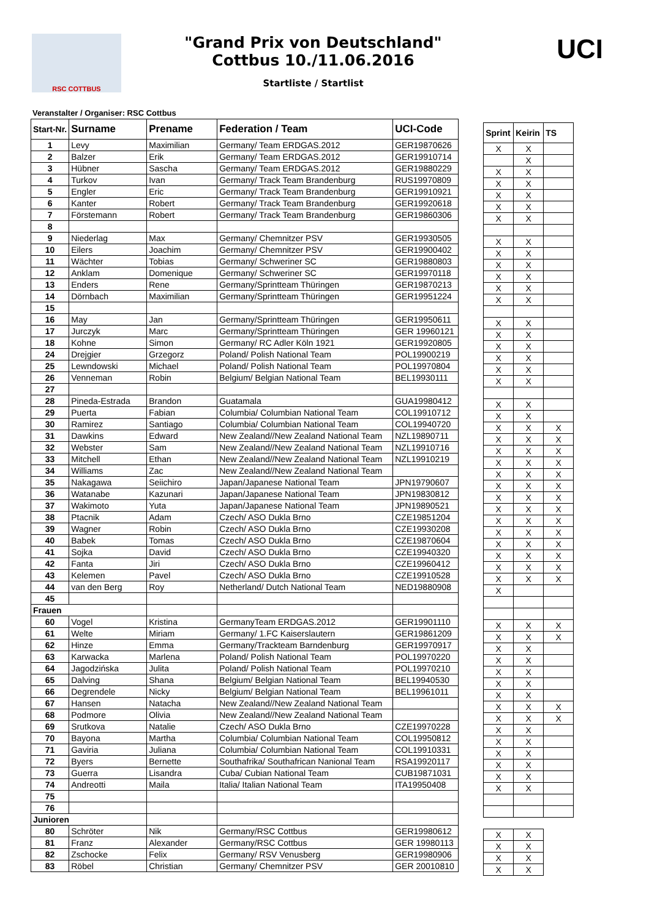RSC COTTBUS
"Grand Prix von Deutschland"
Cottbus 10./11.06.2016
Startliste / Startlist
UCI
Veranstalter / Organiser: RSC Cottbus
| Start-Nr. | Surname | Prename | Federation / Team | UCI-Code |
| --- | --- | --- | --- | --- |
| 1 | Levy | Maximilian | Germany/ Team ERDGAS.2012 | GER19870626 |
| 2 | Balzer | Erik | Germany/ Team ERDGAS.2012 | GER19910714 |
| 3 | Hübner | Sascha | Germany/ Team ERDGAS.2012 | GER19880229 |
| 4 | Turkov | Ivan | Germany/ Track Team Brandenburg | RUS19970809 |
| 5 | Engler | Eric | Germany/ Track Team Brandenburg | GER19910921 |
| 6 | Kanter | Robert | Germany/ Track Team Brandenburg | GER19920618 |
| 7 | Förstemann | Robert | Germany/ Track Team Brandenburg | GER19860306 |
| 8 | | | | |
| 9 | Niederlag | Max | Germany/ Chemnitzer PSV | GER19930505 |
| 10 | Eilers | Joachim | Germany/ Chemnitzer PSV | GER19900402 |
| 11 | Wächter | Tobias | Germany/ Schweriner SC | GER19880803 |
| 12 | Anklam | Domenique | Germany/ Schweriner SC | GER19970118 |
| 13 | Enders | Rene | Germany/Sprintteam Thüringen | GER19870213 |
| 14 | Dörnbach | Maximilian | Germany/Sprintteam Thüringen | GER19951224 |
| 15 | | | | |
| 16 | May | Jan | Germany/Sprintteam Thüringen | GER19950611 |
| 17 | Jurczyk | Marc | Germany/Sprintteam Thüringen | GER 19960121 |
| 18 | Kohne | Simon | Germany/ RC Adler Köln 1921 | GER19920805 |
| 24 | Drejgier | Grzegorz | Poland/ Polish National Team | POL19900219 |
| 25 | Lewndowski | Michael | Poland/ Polish National Team | POL19970804 |
| 26 | Venneman | Robin | Belgium/ Belgian National Team | BEL19930111 |
| 27 | | | | |
| 28 | Pineda-Estrada | Brandon | Guatamala | GUA19980412 |
| 29 | Puerta | Fabian | Columbia/ Columbian National Team | COL19910712 |
| 30 | Ramirez | Santiago | Columbia/ Columbian National Team | COL19940720 |
| 31 | Dawkins | Edward | New Zealand//New Zealand National Team | NZL19890711 |
| 32 | Webster | Sam | New Zealand//New Zealand National Team | NZL19910716 |
| 33 | Mitchell | Ethan | New Zealand//New Zealand National Team | NZL19910219 |
| 34 | Williams | Zac | New Zealand//New Zealand National Team | |
| 35 | Nakagawa | Seiichiro | Japan/Japanese National Team | JPN19790607 |
| 36 | Watanabe | Kazunari | Japan/Japanese National Team | JPN19830812 |
| 37 | Wakimoto | Yuta | Japan/Japanese National Team | JPN19890521 |
| 38 | Ptacnik | Adam | Czech/ ASO Dukla Brno | CZE19851204 |
| 39 | Wagner | Robin | Czech/ ASO Dukla Brno | CZE19930208 |
| 40 | Babek | Tomas | Czech/ ASO Dukla Brno | CZE19870604 |
| 41 | Sojka | David | Czech/ ASO Dukla Brno | CZE19940320 |
| 42 | Fanta | Jiri | Czech/ ASO Dukla Brno | CZE19960412 |
| 43 | Kelemen | Pavel | Czech/ ASO Dukla Brno | CZE19910528 |
| 44 | van den Berg | Roy | Netherland/ Dutch National Team | NED19880908 |
| 45 | | | | |
| Frauen | | | | |
| 60 | Vogel | Kristina | GermanyTeam ERDGAS.2012 | GER19901110 |
| 61 | Welte | Miriam | Germany/ 1.FC Kaiserslautern | GER19861209 |
| 62 | Hinze | Emma | Germany/Trackteam Barndenburg | GER19970917 |
| 63 | Karwacka | Marlena | Poland/ Polish National Team | POL19970220 |
| 64 | Jagodzińska | Julita | Poland/ Polish National Team | POL19970210 |
| 65 | Dalving | Shana | Belgium/ Belgian National Team | BEL19940530 |
| 66 | Degrendele | Nicky | Belgium/ Belgian National Team | BEL19961011 |
| 67 | Hansen | Natacha | New Zealand//New Zealand National Team | |
| 68 | Podmore | Olivia | New Zealand//New Zealand National Team | |
| 69 | Srutkova | Natalie | Czech/ ASO Dukla Brno | CZE19970228 |
| 70 | Bayona | Martha | Columbia/ Columbian National Team | COL19950812 |
| 71 | Gaviria | Juliana | Columbia/ Columbian National Team | COL19910331 |
| 72 | Byers | Bernette | Southafrika/ Southafrican Nanional Team | RSA19920117 |
| 73 | Guerra | Lisandra | Cuba/ Cubian National Team | CUB19871031 |
| 74 | Andreotti | Maila | Italia/ Italian National Team | ITA19950408 |
| 75 | | | | |
| 76 | | | | |
| Junioren | | | | |
| 80 | Schröter | Nik | Germany/RSC Cottbus | GER19980612 |
| 81 | Franz | Alexander | Germany/RSC Cottbus | GER 19980113 |
| 82 | Zschocke | Felix | Germany/ RSV Venusberg | GER19980906 |
| 83 | Röbel | Christian | Germany/ Chemnitzer PSV | GER 20010810 |
| Sprint | Keirin | TS |
| --- | --- | --- |
| X | X | |
| | X | |
| X | X | |
| X | X | |
| X | X | |
| X | X | |
| X | X | |
| X | X | |
| X | X | |
| X | X | |
| X | X | |
| X | X | |
| X | X | |
| X | X | |
| X | X | |
| X | X | |
| X | X | |
| X | X | |
| X | X | |
| X | X | |
| X | X | |
| X | X | X |
| X | X | X |
| X | X | X |
| X | X | X |
| X | X | X |
| X | X | X |
| X | X | X |
| X | X | X |
| X | X | X |
| X | X | X |
| X | X | X |
| X | X | X |
| X | X | X |
| X | X | X |
| X | | |
| X | X | X |
| X | X | X |
| X | X | |
| X | X | |
| X | X | |
| X | X | |
| X | X | |
| X | X | X |
| X | X | X |
| X | X | |
| X | X | |
| X | X | |
| X | X | |
| X | X | |
| X | X | |
| X | X | |
| X | X | |
| X | X | |
| X | X | |